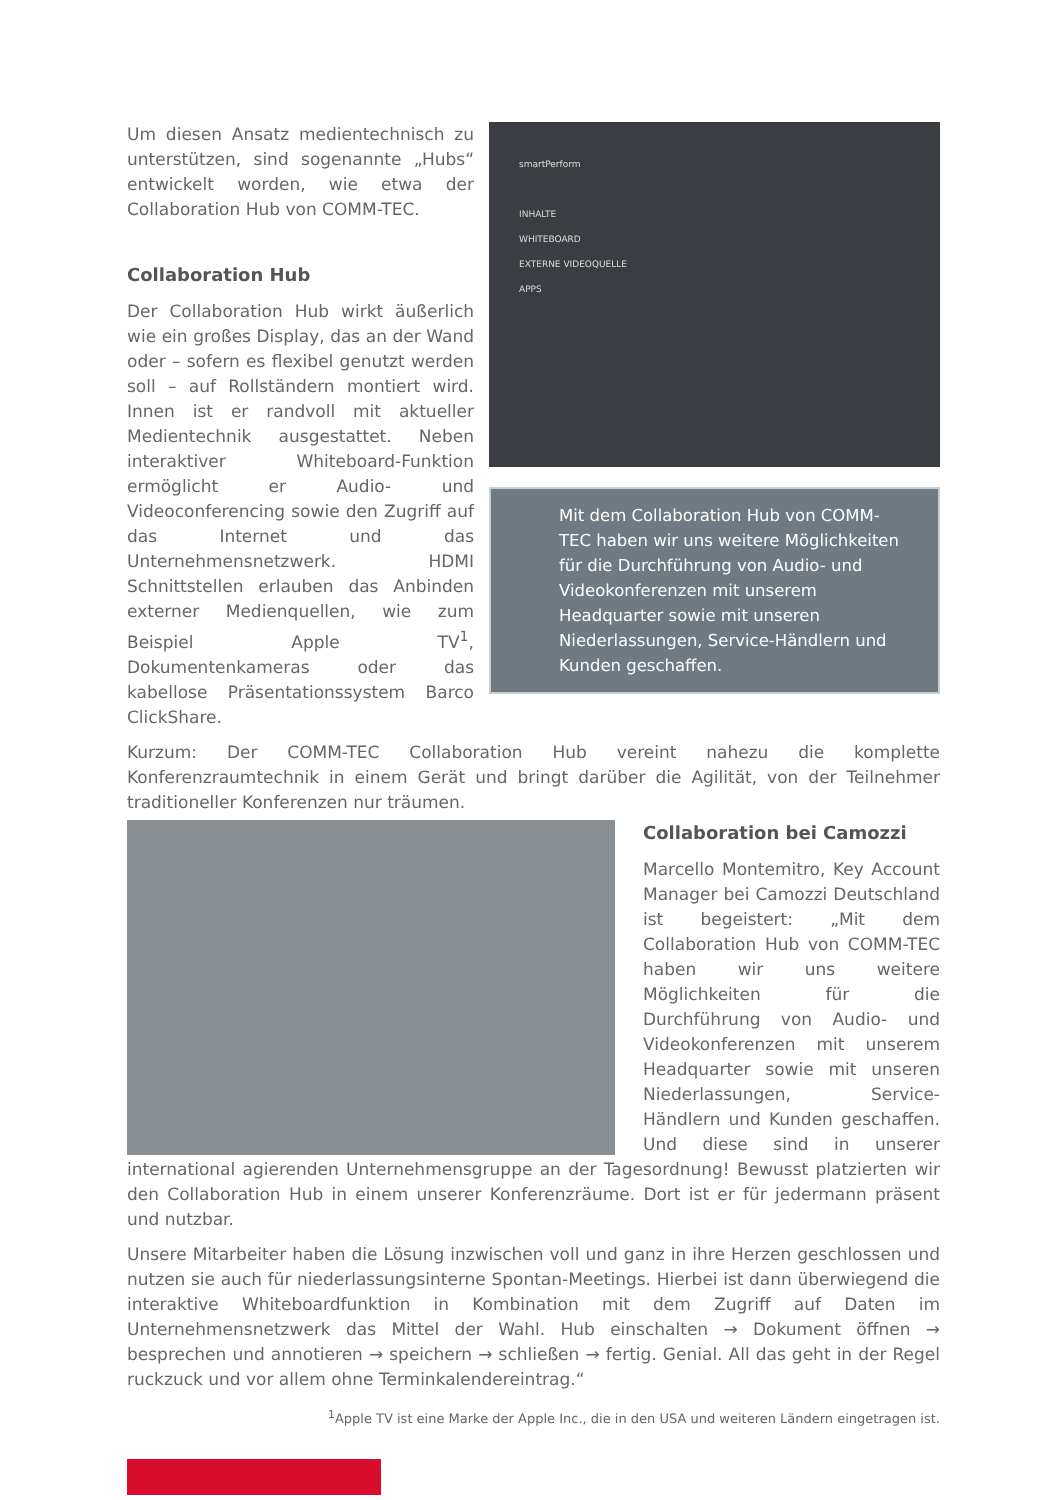smartPerform
INHALTE
WHITEBOARD
EXTERNE VIDEOQUELLE
APPS
Mit dem Collaboration Hub von COMM-TEC haben wir uns weitere Möglichkeiten für die Durchführung von Audio- und Videokonferenzen mit unserem Headquarter sowie mit unseren Niederlassungen, Service-Händlern und Kunden geschaffen.
Um diesen Ansatz medientechnisch zu unterstützen, sind sogenannte „Hubs“ entwickelt worden, wie etwa der Collaboration Hub von COMM-TEC.
Collaboration Hub
Der Collaboration Hub wirkt äußerlich wie ein großes Display, das an der Wand oder – sofern es flexibel genutzt werden soll – auf Rollständern montiert wird. Innen ist er randvoll mit aktueller Medientechnik ausgestattet. Neben interaktiver Whiteboard-Funktion ermöglicht er Audio- und Videoconferencing sowie den Zugriff auf das Internet und das Unternehmensnetzwerk. HDMI Schnittstellen erlauben das Anbinden externer Medienquellen, wie zum Beispiel Apple TV<sup>1</sup>, Dokumentenkameras oder das kabellose Präsentationssystem Barco ClickShare.
Kurzum: Der COMM-TEC Collaboration Hub vereint nahezu die komplette Konferenzraumtechnik in einem Gerät und bringt darüber die Agilität, von der Teilnehmer traditioneller Konferenzen nur träumen.
Collaboration bei Camozzi
Marcello Montemitro, Key Account Manager bei Camozzi Deutschland ist begeistert: „Mit dem Collaboration Hub von COMM-TEC haben wir uns weitere Möglichkeiten für die Durchführung von Audio- und Videokonferenzen mit unserem Headquarter sowie mit unseren Niederlassungen, Service-Händlern und Kunden geschaffen. Und diese sind in unserer international agierenden Unternehmensgruppe an der Tagesordnung! Bewusst platzierten wir den Collaboration Hub in einem unserer Konferenzräume. Dort ist er für jedermann präsent und nutzbar.
Unsere Mitarbeiter haben die Lösung inzwischen voll und ganz in ihre Herzen geschlossen und nutzen sie auch für niederlassungsinterne Spontan-Meetings. Hierbei ist dann überwiegend die interaktive Whiteboardfunktion in Kombination mit dem Zugriff auf Daten im Unternehmensnetzwerk das Mittel der Wahl. Hub einschalten → Dokument öffnen → besprechen und annotieren → speichern → schließen → fertig. Genial. All das geht in der Regel ruckzuck und vor allem ohne Terminkalendereintrag.“
<sup>1</sup> Apple TV ist eine Marke der Apple Inc., die in den USA und weiteren Ländern eingetragen ist.